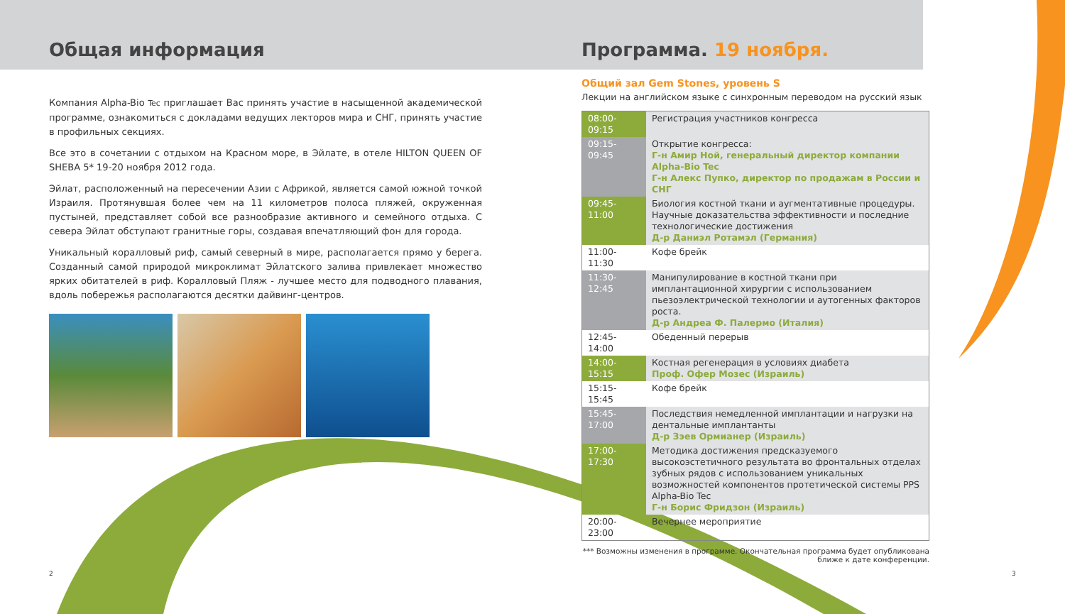Общая информация
Компания Alpha-Bio Tec приглашает Вас принять участие в насыщенной академической программе, ознакомиться с докладами ведущих лекторов мира и СНГ, принять участие в профильных секциях.
Все это в сочетании с отдыхом на Красном море, в Эйлате, в отеле HILTON QUEEN OF SHEBA 5* 19-20 ноября 2012 года.
Эйлат, расположенный на пересечении Азии с Африкой, является самой южной точкой Израиля. Протянувшая более чем на 11 километров полоса пляжей, окруженная пустыней, представляет собой все разнообразие активного и семейного отдыха. С севера Эйлат обступают гранитные горы, создавая впечатляющий фон для города.
Уникальный коралловый риф, самый северный в мире, располагается прямо у берега. Созданный самой природой микроклимат Эйлатского залива привлекает множество ярких обитателей в риф. Коралловый Пляж - лучшее место для подводного плавания, вдоль побережья располагаются десятки дайвинг-центров.
Программа. 19 ноября.
Общий зал Gem Stones, уровень S
Лекции на английском языке с синхронным переводом на русский язык
| 08:00-09:15 | Регистрация участников конгресса |
| 09:15-09:45 | Открытие конгресса: Г-н Амир Ной, генеральный директор компании Alpha-Bio Tec Г-н Алекс Пупко, директор по продажам в России и СНГ |
| 09:45-11:00 | Биология костной ткани и аугментативные процедуры. Научные доказательства эффективности и последние технологические достижения Д-р Даниэл Ротамэл (Германия) |
| 11:00-11:30 | Кофе брейк |
| 11:30-12:45 | Манипулирование в костной ткани при имплантационной хирургии с использованием пьезоэлектрической технологии и аутогенных факторов роста. Д-р Андреа Ф. Палермо (Италия) |
| 12:45-14:00 | Обеденный перерыв |
| 14:00-15:15 | Костная регенерация в условиях диабета Проф. Офер Мозес (Израиль) |
| 15:15-15:45 | Кофе брейк |
| 15:45-17:00 | Последствия немедленной имплантации и нагрузки на дентальные имплантанты Д-р Зэев Ормианер (Израиль) |
| 17:00-17:30 | Методика достижения предсказуемого высокоэстетичного результата во фронтальных отделах зубных рядов с использованием уникальных возможностей компонентов протетической системы PPS Alpha-Bio Tec Г-н Борис Фридзон (Израиль) |
| 20:00-23:00 | Вечернее мероприятие |
*** Возможны изменения в программе. Окончательная программа будет опубликована ближе к дате конференции.
2 3